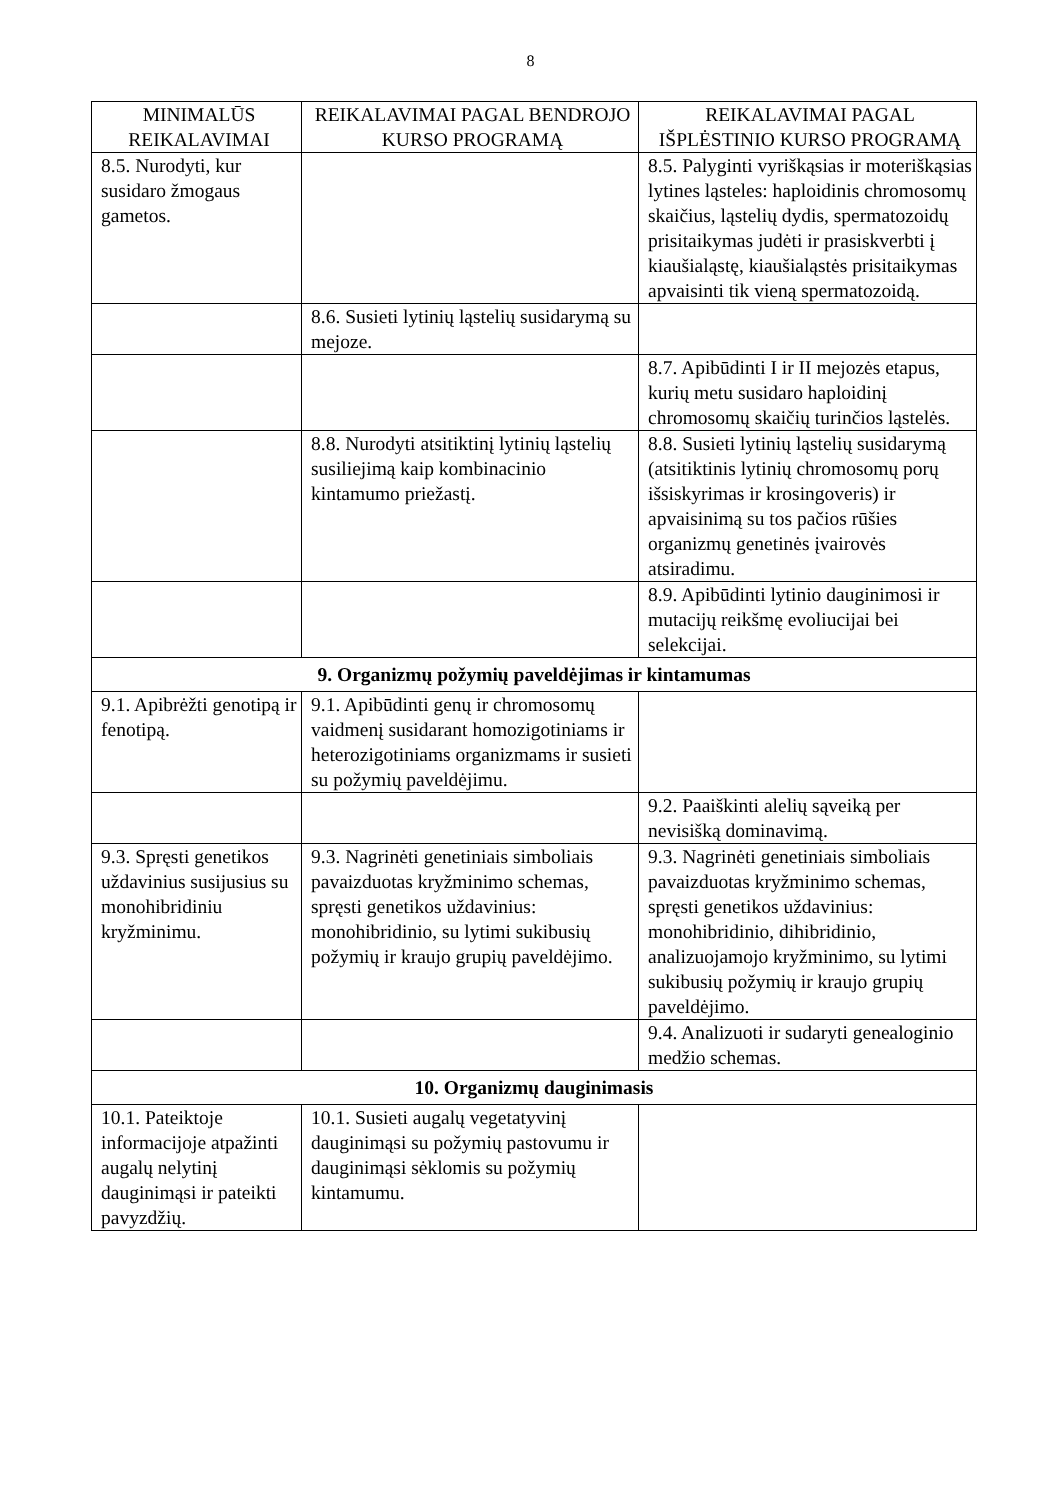8
| MINIMALŪS REIKALAVIMAI | REIKALAVIMAI PAGAL BENDROJO KURSO PROGRAMĄ | REIKALAVIMAI PAGAL IŠPLĖSTINIO KURSO PROGRAMĄ |
| --- | --- | --- |
| 8.5. Nurodyti, kur susidaro žmogaus gametos. | | 8.5. Palyginti vyriškąsias ir moteriškąsias lytines ląsteles: haploidinis chromosomų skaičius, ląstelių dydis, spermatozoidų prisitaikymas judėti ir prasiskverbti į kiaušialąstę, kiaušialąstės prisitaikymas apvaisinti tik vieną spermatozoidą. |
| | 8.6. Susieti lytinių ląstelių susidarymą su mejoze. | |
| | | 8.7. Apibūdinti I ir II mejozės etapus, kurių metu susidaro haploidinį chromosomų skaičių turinčios ląstelės. |
| | 8.8. Nurodyti atsitiktinį lytinių ląstelių susiliejimą kaip kombinacinio kintamumo priežastį. | 8.8. Susieti lytinių ląstelių susidarymą (atsitiktinis lytinių chromosomų porų išsiskyrimas ir krosingoveris) ir apvaisinimą su tos pačios rūšies organizmų genetinės įvairovės atsiradimu. |
| | | 8.9. Apibūdinti lytinio dauginimosi ir mutacijų reikšmę evoliucijai bei selekcijai. |
| 9. Organizmų požymių paveldėjimas ir kintamumas | | |
| 9.1. Apibrėžti genotipą ir fenotipą. | 9.1. Apibūdinti genų ir chromosomų vaidmenį susidarant homozigotiniams ir heterozigotiniams organizmams ir susieti su požymių paveldėjimu. | |
| | | 9.2. Paaiškinti alelių sąveiką per nevisišką dominavimą. |
| 9.3. Spręsti genetikos uždavinius susijusius su monohibridiniu kryžminimu. | 9.3. Nagrinėti genetiniais simboliais pavaizduotas kryžminimo schemas, spręsti genetikos uždavinius: monohibridinio, su lytimi sukibusių požymių ir kraujo grupių paveldėjimo. | 9.3. Nagrinėti genetiniais simboliais pavaizduotas kryžminimo schemas, spręsti genetikos uždavinius: monohibridinio, dihibridinio, analizuojamojo kryžminimo, su lytimi sukibusių požymių ir kraujo grupių paveldėjimo. |
| | | 9.4. Analizuoti ir sudaryti genealoginio medžio schemas. |
| 10. Organizmų dauginimasis | | |
| 10.1. Pateiktoje informacijoje atpažinti augalų nelytinį dauginimąsi ir pateikti pavyzdžių. | 10.1. Susieti augalų vegetatyvinį dauginimąsi su požymių pastovumu ir dauginimąsi sėklomis su požymių kintamumu. | |